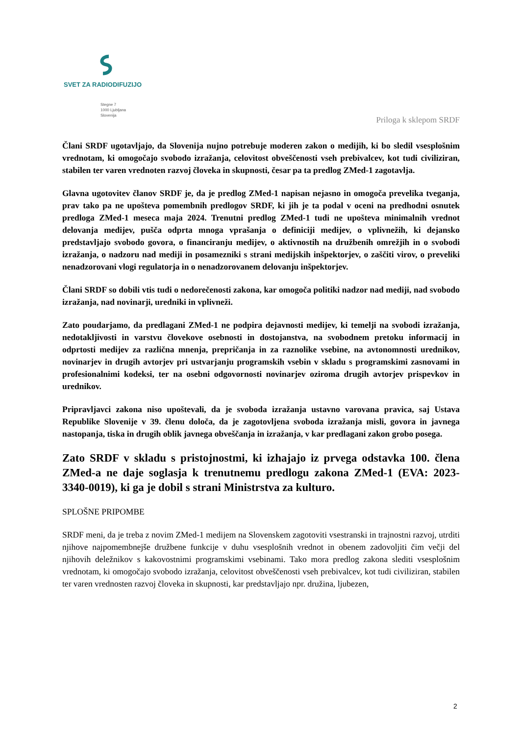SVET ZA RADIODIFUZIJO
Stegne 7
1000 Ljubljana
Slovenija
Priloga k sklepom SRDF
Člani SRDF ugotavljajo, da Slovenija nujno potrebuje moderen zakon o medijih, ki bo sledil vsesplošnim vrednotam, ki omogočajo svobodo izražanja, celovitost obveščenosti vseh prebivalcev, kot tudi civiliziran, stabilen ter varen vrednoten razvoj človeka in skupnosti, česar pa ta predlog ZMed-1 zagotavlja.
Glavna ugotovitev članov SRDF je, da je predlog ZMed-1 napisan nejasno in omogoča prevelika tveganja, prav tako pa ne upošteva pomembnih predlogov SRDF, ki jih je ta podal v oceni na predhodni osnutek predloga ZMed-1 meseca maja 2024. Trenutni predlog ZMed-1 tudi ne upošteva minimalnih vrednot delovanja medijev, pušča odprta mnoga vprašanja o definiciji medijev, o vplivnežih, ki dejansko predstavljajo svobodo govora, o financiranju medijev, o aktivnostih na družbenih omrežjih in o svobodi izražanja, o nadzoru nad mediji in posamezniki s strani medijskih inšpektorjev, o zaščiti virov, o preveliki nenadzorovani vlogi regulatorja in o nenadzorovanem delovanju inšpektorjev.
Člani SRDF so dobili vtis tudi o nedorečenosti zakona, kar omogoča politiki nadzor nad mediji, nad svobodo izražanja, nad novinarji, uredniki in vplivneži.
Zato poudarjamo, da predlagani ZMed-1 ne podpira dejavnosti medijev, ki temelji na svobodi izražanja, nedotakljivosti in varstvu človekove osebnosti in dostojanstva, na svobodnem pretoku informacij in odprtosti medijev za različna mnenja, prepričanja in za raznolike vsebine, na avtonomnosti urednikov, novinarjev in drugih avtorjev pri ustvarjanju programskih vsebin v skladu s programskimi zasnovami in profesionalnimi kodeksi, ter na osebni odgovornosti novinarjev oziroma drugih avtorjev prispevkov in urednikov.
Pripravljavci zakona niso upoštevali, da je svoboda izražanja ustavno varovana pravica, saj Ustava Republike Slovenije v 39. členu določa, da je zagotovljena svoboda izražanja misli, govora in javnega nastopanja, tiska in drugih oblik javnega obveščanja in izražanja, v kar predlagani zakon grobo posega.
Zato SRDF v skladu s pristojnostmi, ki izhajajo iz prvega odstavka 100. člena ZMed-a ne daje soglasja k trenutnemu predlogu zakona ZMed-1 (EVA: 2023-3340-0019), ki ga je dobil s strani Ministrstva za kulturo.
SPLOŠNE PRIPOMBE
SRDF meni, da je treba z novim ZMed-1 medijem na Slovenskem zagotoviti vsestranski in trajnostni razvoj, utrditi njihove najpomembnejše družbene funkcije v duhu vsesplošnih vrednot in obenem zadovoljiti čim večji del njihovih deležnikov s kakovostnimi programskimi vsebinami. Tako mora predlog zakona slediti vsesplošnim vrednotam, ki omogočajo svobodo izražanja, celovitost obveščenosti vseh prebivalcev, kot tudi civiliziran, stabilen ter varen vrednosten razvoj človeka in skupnosti, kar predstavljajo npr. družina, ljubezen,
2